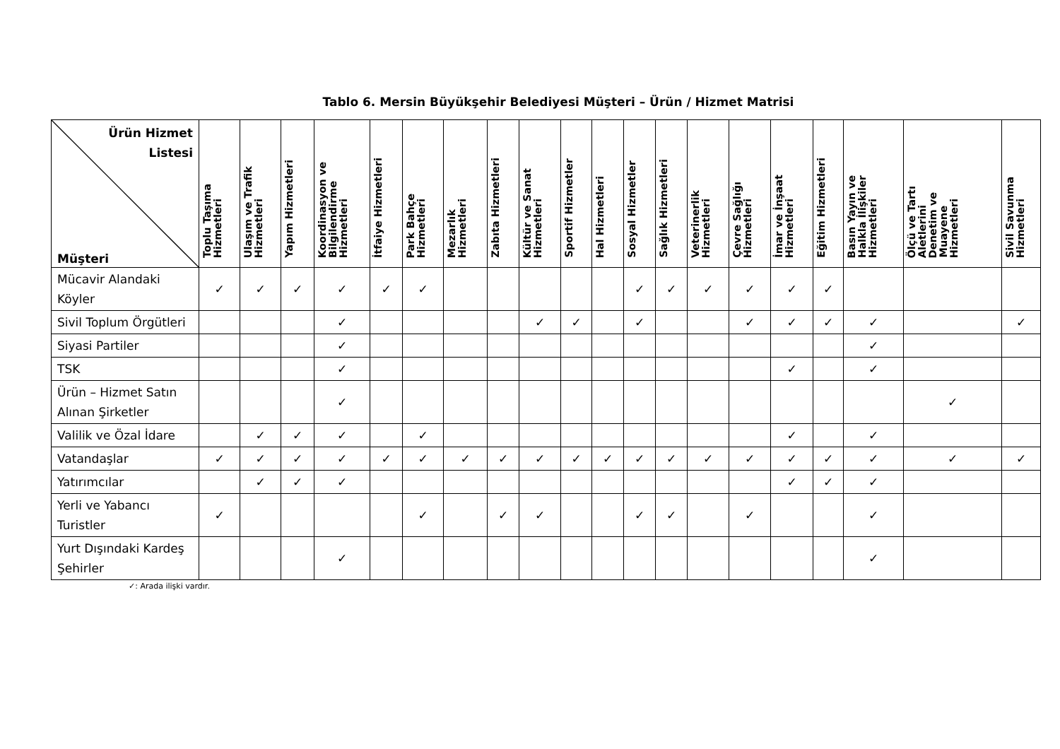Tablo 6. Mersin Büyükşehir Belediyesi Müşteri – Ürün / Hizmet Matrisi
| Ürün Hizmet Listesi Müşteri | Toplu Taşıma Hizmetleri | Ulaşım ve Trafik Hizmetleri | Yapım Hizmetleri | Koordinasyon ve Bilgilendirme Hizmetleri | İtfaiye Hizmetleri | Park Bahçe Hizmetleri | Mezarlık Hizmetleri | Zabıta Hizmetleri | Kültür ve Sanat Hizmetleri | Sportif Hizmetler | Hal Hizmetleri | Sosyal Hizmetler | Sağlık Hizmetleri | Veterinerlik Hizmetleri | Çevre Sağlığı Hizmetleri | İmar ve İnşaat Hizmetleri | Eğitim Hizmetleri | Basın Yayın ve Halkla İlişkiler Hizmetleri | Ölçü ve Tartı Aletlerini Denetim ve Muayene Hizmetleri | Sivil Savunma Hizmetleri |
| --- | --- | --- | --- | --- | --- | --- | --- | --- | --- | --- | --- | --- | --- | --- | --- | --- | --- | --- | --- | --- |
| Mücavir Alandaki Köyler | ✓ | ✓ | ✓ | ✓ | ✓ | ✓ | | | | | | ✓ | ✓ | ✓ | ✓ | ✓ | ✓ | | | |
| Sivil Toplum Örgütleri | | | | ✓ | | | | | ✓ | ✓ | | ✓ | | | ✓ | ✓ | ✓ | ✓ | | ✓ |
| Siyasi Partiler | | | | ✓ | | | | | | | | | | | | | | ✓ | | |
| TSK | | | | ✓ | | | | | | | | | | | | ✓ | | ✓ | | |
| Ürün – Hizmet Satın Alınan Şirketler | | | | ✓ | | | | | | | | | | | | | | | ✓ | |
| Valilik ve Özal İdare | | ✓ | ✓ | ✓ | | ✓ | | | | | | | | | | ✓ | | ✓ | | |
| Vatandaşlar | ✓ | ✓ | ✓ | ✓ | ✓ | ✓ | ✓ | ✓ | ✓ | ✓ | ✓ | ✓ | ✓ | ✓ | ✓ | ✓ | ✓ | ✓ | ✓ | ✓ |
| Yatırımcılar | | ✓ | ✓ | ✓ | | | | | | | | | | | | ✓ | ✓ | ✓ | | |
| Yerli ve Yabancı Turistler | ✓ | | | | | ✓ | | ✓ | ✓ | | | ✓ | ✓ | | ✓ | | | ✓ | | |
| Yurt Dışındaki Kardeş Şehirler | | | | ✓ | | | | | | | | | | | | | | ✓ | | |
✓: Arada ilişki vardır.